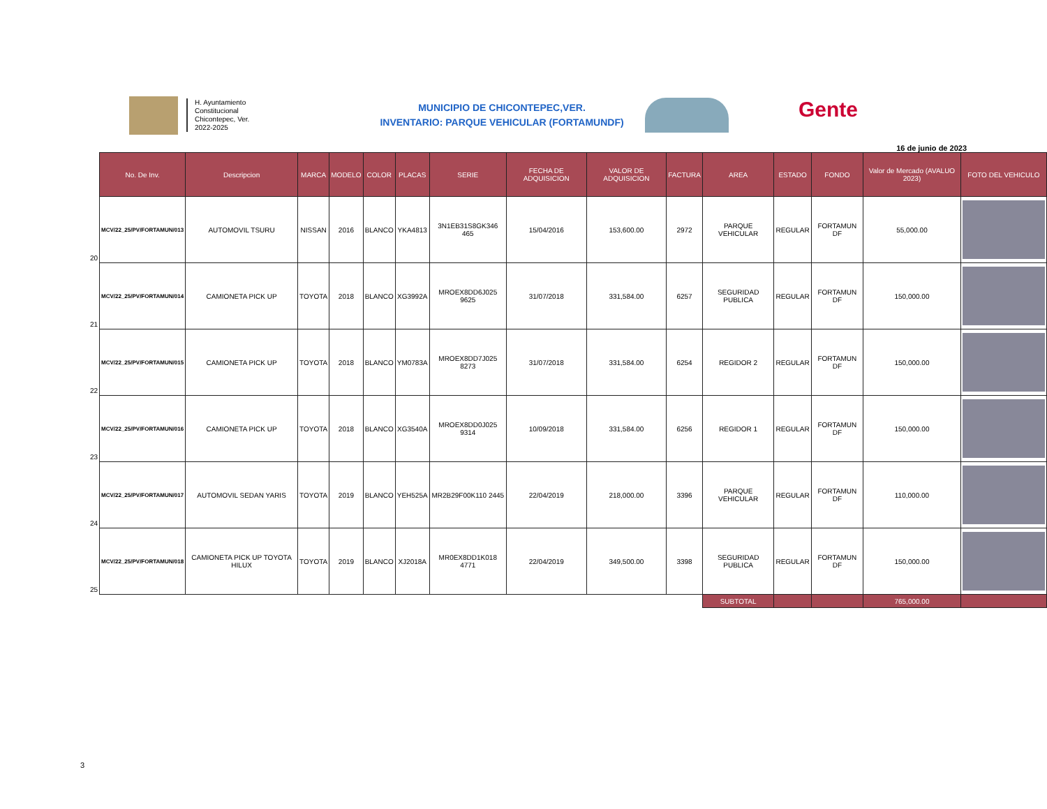H. Ayuntamiento
Constitucional
Chicontepec, Ver.
2022-2025
MUNICIPIO DE CHICONTEPEC,VER.
INVENTARIO: PARQUE VEHICULAR (FORTAMUNDF)
Gente
16 de junio de 2023
| | No. De Inv. | Descripcion | MARCA | MODELO | COLOR | PLACAS | SERIE | FECHA DE ADQUISICION | VALOR DE ADQUISICION | FACTURA | AREA | ESTADO | FONDO | Valor de Mercado (AVALUO 2023) | FOTO DEL VEHICULO |
| --- | --- | --- | --- | --- | --- | --- | --- | --- | --- | --- | --- | --- | --- | --- | --- |
| 20 | MCV/22_25/PV/FORTAMUN/013 | AUTOMOVIL TSURU | NISSAN | 2016 | BLANCO | YKA4813 | 3N1EB31S8GK346 465 | 15/04/2016 | 153,600.00 | 2972 | PARQUE VEHICULAR | REGULAR | FORTAMUN DF | 55,000.00 | |
| 21 | MCV/22_25/PV/FORTAMUN/014 | CAMIONETA PICK UP | TOYOTA | 2018 | BLANCO | XG3992A | MROEX8DD6J025 9625 | 31/07/2018 | 331,584.00 | 6257 | SEGURIDAD PUBLICA | REGULAR | FORTAMUN DF | 150,000.00 | |
| 22 | MCV/22_25/PV/FORTAMUN/015 | CAMIONETA PICK UP | TOYOTA | 2018 | BLANCO | YM0783A | MROEX8DD7J025 8273 | 31/07/2018 | 331,584.00 | 6254 | REGIDOR 2 | REGULAR | FORTAMUN DF | 150,000.00 | |
| 23 | MCV/22_25/PV/FORTAMUN/016 | CAMIONETA PICK UP | TOYOTA | 2018 | BLANCO | XG3540A | MROEX8DD0J025 9314 | 10/09/2018 | 331,584.00 | 6256 | REGIDOR 1 | REGULAR | FORTAMUN DF | 150,000.00 | |
| 24 | MCV/22_25/PV/FORTAMUN/017 | AUTOMOVIL SEDAN YARIS | TOYOTA | 2019 | BLANCO | YEH525A | MR2B29F00K110 2445 | 22/04/2019 | 218,000.00 | 3396 | PARQUE VEHICULAR | REGULAR | FORTAMUN DF | 110,000.00 | |
| 25 | MCV/22_25/PV/FORTAMUN/018 | CAMIONETA PICK UP TOYOTA HILUX | TOYOTA | 2019 | BLANCO | XJ2018A | MR0EX8DD1K018 4771 | 22/04/2019 | 349,500.00 | 3398 | SEGURIDAD PUBLICA | REGULAR | FORTAMUN DF | 150,000.00 | |
| | | | | | | | | | | | SUBTOTAL | | | 765,000.00 | |
3